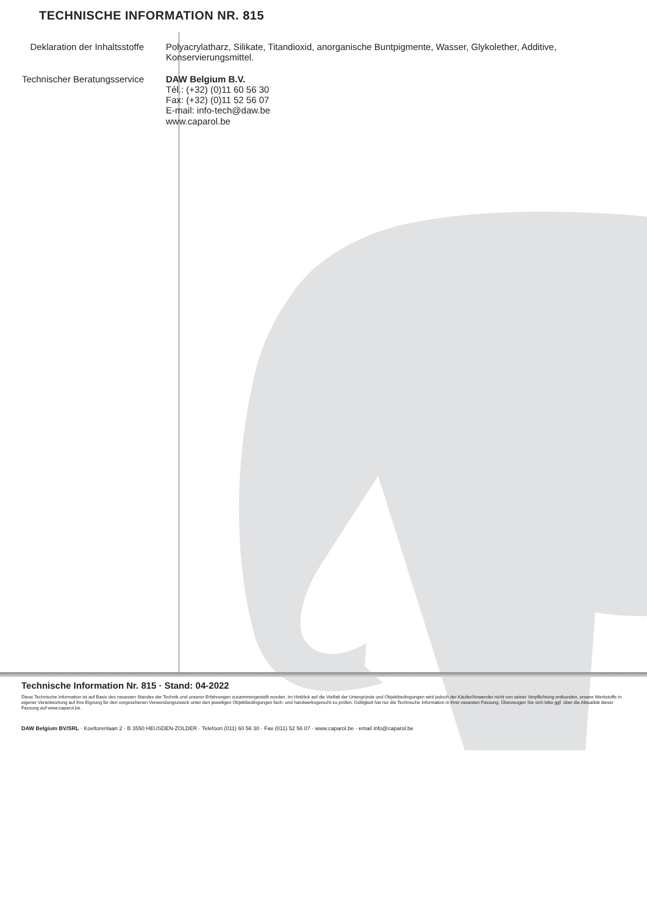TECHNISCHE INFORMATION NR. 815
Deklaration der Inhaltsstoffe
Polyacrylatharz, Silikate, Titandioxid, anorganische Buntpigmente, Wasser, Glykolether, Additive, Konservierungsmittel.
Technischer Beratungsservice
DAW Belgium B.V.
Tél.: (+32) (0)11 60 56 30
Fax: (+32) (0)11 52 56 07
E-mail: info-tech@daw.be
www.caparol.be
Technische Information Nr. 815 · Stand: 04-2022
Diese Technische Information ist auf Basis des neuesten Standes der Technik und unserer Erfahrungen zusammengestellt worden. Im Hinblick auf die Vielfalt der Untergründe und Objektbedingungen wird jedoch der Käufer/Anwender nicht von seiner Verpflichtung entbunden, unsere Werkstoffe in eigener Verantwortung auf ihre Eignung für den vorgesehenen Verwendungszweck unter den jeweiligen Objektbedingungen fach- und handwerksgerecht zu prüfen. Gültigkeit hat nur die Technische Information in ihrer neuesten Fassung. Überzeugen Sie sich bitte ggf. über die Aktualität dieser Fassung auf www.caparol.be.
DAW Belgium BV/SRL · Koeltorenlaan 2 · B 3550 HEUSDEN-ZOLDER · Telefoon (011) 60 56 30 · Fax (011) 52 56 07 · www.caparol.be · email info@caparol.be